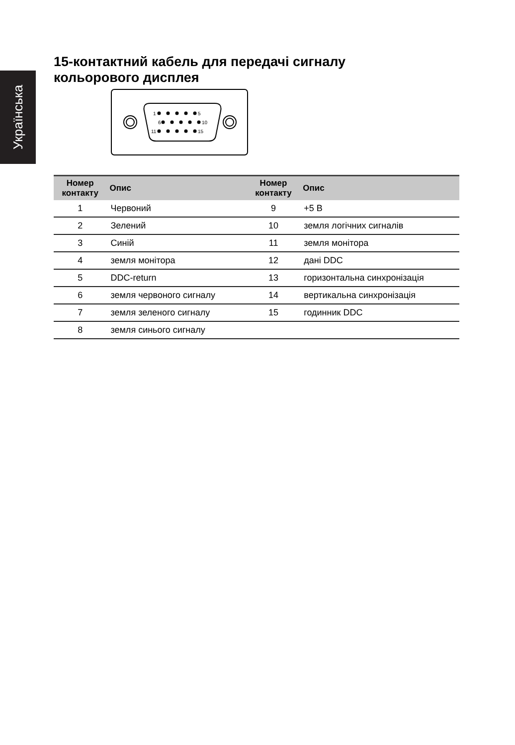Українська
15-контактний кабель для передачі сигналу
кольорового дисплея
1
5
6
10
11
15
| Номер контакту | Опис | Номер контакту | Опис |
| --- | --- | --- | --- |
| 1 | Червоний | 9 | +5 В |
| 2 | Зелений | 10 | земля логічних сигналів |
| 3 | Синій | 11 | земля монітора |
| 4 | земля монітора | 12 | дані DDC |
| 5 | DDC-return | 13 | горизонтальна синхронізація |
| 6 | земля червоного сигналу | 14 | вертикальна синхронізація |
| 7 | земля зеленого сигналу | 15 | годинник DDC |
| 8 | земля синього сигналу | | |